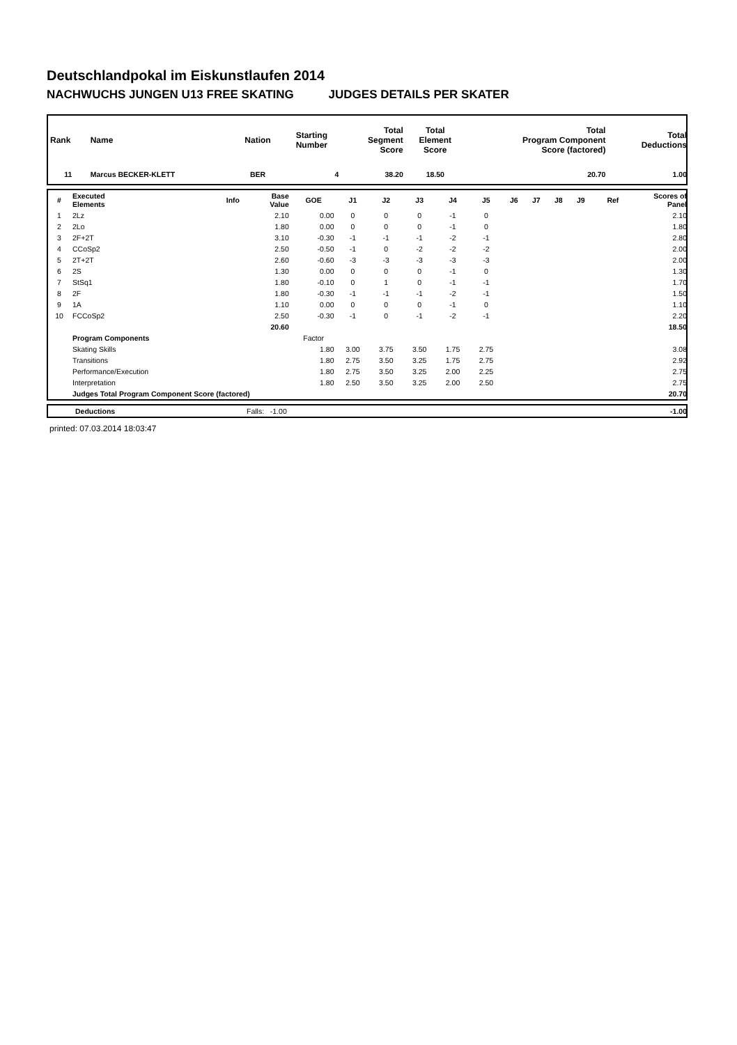Deutschlandpokal im Eiskunstlaufen 2014
NACHWUCHS JUNGEN U13 FREE SKATING JUDGES DETAILS PER SKATER
| Rank | Name | Nation | Starting Number | Total Segment Score | Total Element Score | Total Program Component Score (factored) | Total Deductions |
| --- | --- | --- | --- | --- | --- | --- | --- |
| 11 | Marcus BECKER-KLETT | BER | 4 | 38.20 | 18.50 | 20.70 | 1.00 |
| # | Executed Elements | Info | Base Value | GOE | J1 | J2 | J3 | J4 | J5 | J6 | J7 | J8 | J9 | Ref | Scores of Panel |
| --- | --- | --- | --- | --- | --- | --- | --- | --- | --- | --- | --- | --- | --- | --- | --- |
| 1 | 2Lz | | 2.10 | 0.00 | 0 | 0 | 0 | -1 | 0 | | | | | | 2.10 |
| 2 | 2Lo | | 1.80 | 0.00 | 0 | 0 | 0 | -1 | 0 | | | | | | 1.80 |
| 3 | 2F+2T | | 3.10 | -0.30 | -1 | -1 | -1 | -2 | -1 | | | | | | 2.80 |
| 4 | CCoSp2 | | 2.50 | -0.50 | -1 | 0 | -2 | -2 | -2 | | | | | | 2.00 |
| 5 | 2T+2T | | 2.60 | -0.60 | -3 | -3 | -3 | -3 | -3 | | | | | | 2.00 |
| 6 | 2S | | 1.30 | 0.00 | 0 | 0 | 0 | -1 | 0 | | | | | | 1.30 |
| 7 | StSq1 | | 1.80 | -0.10 | 0 | 1 | 0 | -1 | -1 | | | | | | 1.70 |
| 8 | 2F | | 1.80 | -0.30 | -1 | -1 | -1 | -2 | -1 | | | | | | 1.50 |
| 9 | 1A | | 1.10 | 0.00 | 0 | 0 | 0 | -1 | 0 | | | | | | 1.10 |
| 10 | FCCoSp2 | | 2.50 | -0.30 | -1 | 0 | -1 | -2 | -1 | | | | | | 2.20 |
| | | | 20.60 | | | | | | | | | | | | 18.50 |
| | Program Components | | | Factor | | | | | | | | | | | |
| | Skating Skills | | | 1.80 | 3.00 | 3.75 | 3.50 | 1.75 | 2.75 | | | | | | 3.08 |
| | Transitions | | | 1.80 | 2.75 | 3.50 | 3.25 | 1.75 | 2.75 | | | | | | 2.92 |
| | Performance/Execution | | | 1.80 | 2.75 | 3.50 | 3.25 | 2.00 | 2.25 | | | | | | 2.75 |
| | Interpretation | | | 1.80 | 2.50 | 3.50 | 3.25 | 2.00 | 2.50 | | | | | | 2.75 |
| | Judges Total Program Component Score (factored) | | | | | | | | | | | | | | 20.70 |
| | Deductions | Falls: -1.00 | -1.00 |
printed: 07.03.2014 18:03:47